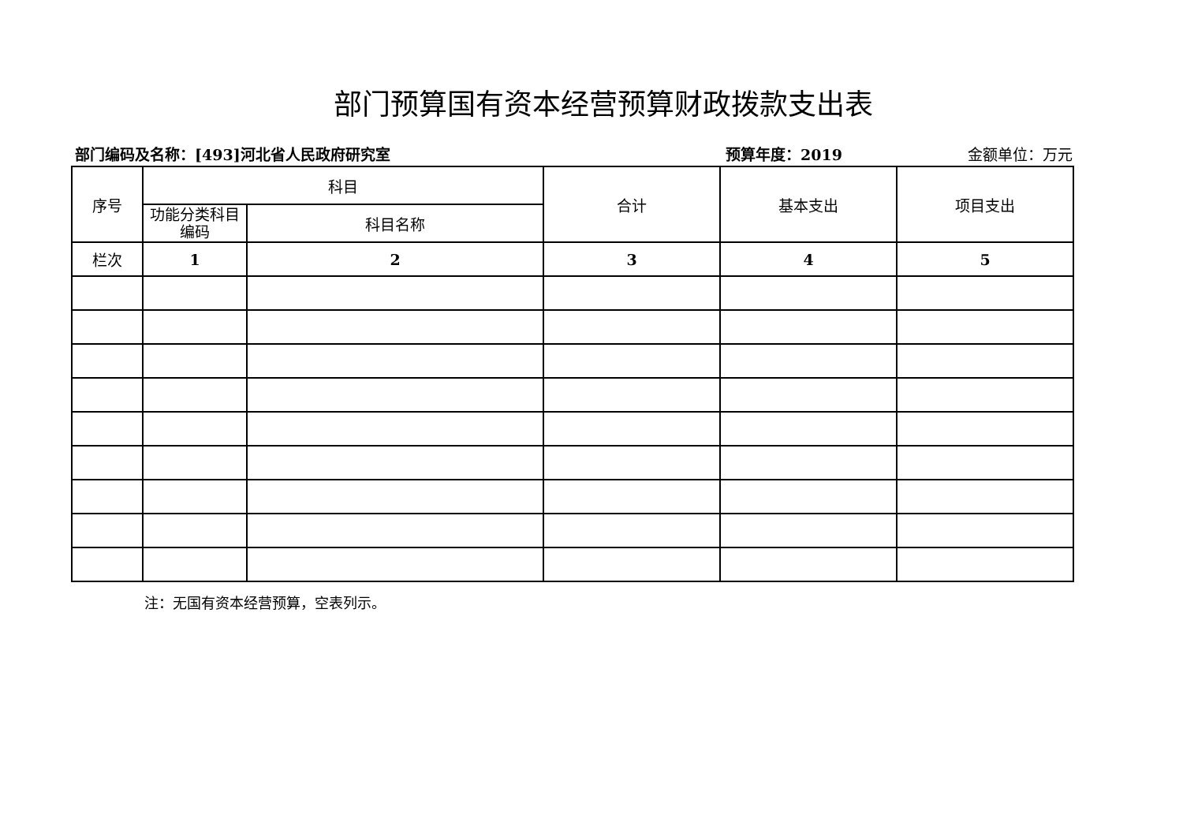部门预算国有资本经营预算财政拨款支出表
部门编码及名称：[493]河北省人民政府研究室
预算年度：2019 金额单位：万元
| 序号 | 科目 | | 合计 | 基本支出 | 项目支出 |
| --- | --- | --- | --- | --- | --- |
| | 功能分类科目编码 | 科目名称 | | | |
| 栏次 | 1 | 2 | 3 | 4 | 5 |
注：无国有资本经营预算，空表列示。